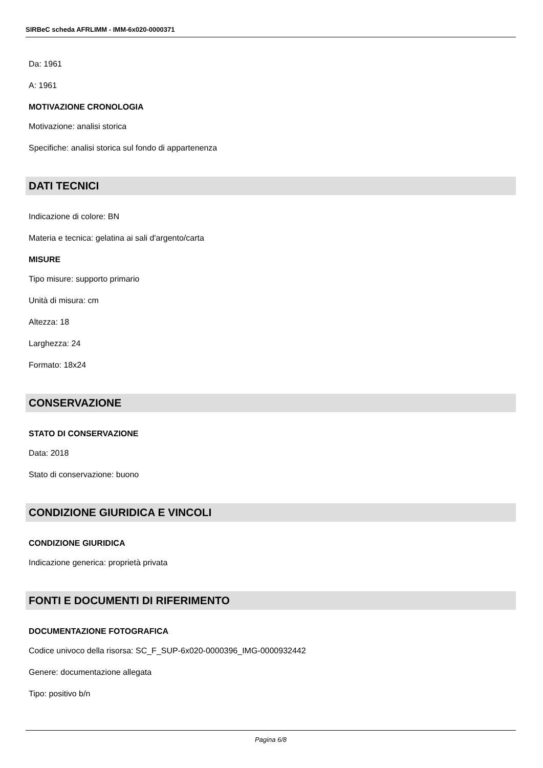SIRBeC scheda AFRLIMM - IMM-6x020-0000371
Da: 1961
A: 1961
MOTIVAZIONE CRONOLOGIA
Motivazione: analisi storica
Specifiche: analisi storica sul fondo di appartenenza
DATI TECNICI
Indicazione di colore: BN
Materia e tecnica: gelatina ai sali d'argento/carta
MISURE
Tipo misure: supporto primario
Unità di misura: cm
Altezza: 18
Larghezza: 24
Formato: 18x24
CONSERVAZIONE
STATO DI CONSERVAZIONE
Data: 2018
Stato di conservazione: buono
CONDIZIONE GIURIDICA E VINCOLI
CONDIZIONE GIURIDICA
Indicazione generica: proprietà privata
FONTI E DOCUMENTI DI RIFERIMENTO
DOCUMENTAZIONE FOTOGRAFICA
Codice univoco della risorsa: SC_F_SUP-6x020-0000396_IMG-0000932442
Genere: documentazione allegata
Tipo: positivo b/n
Pagina 6/8